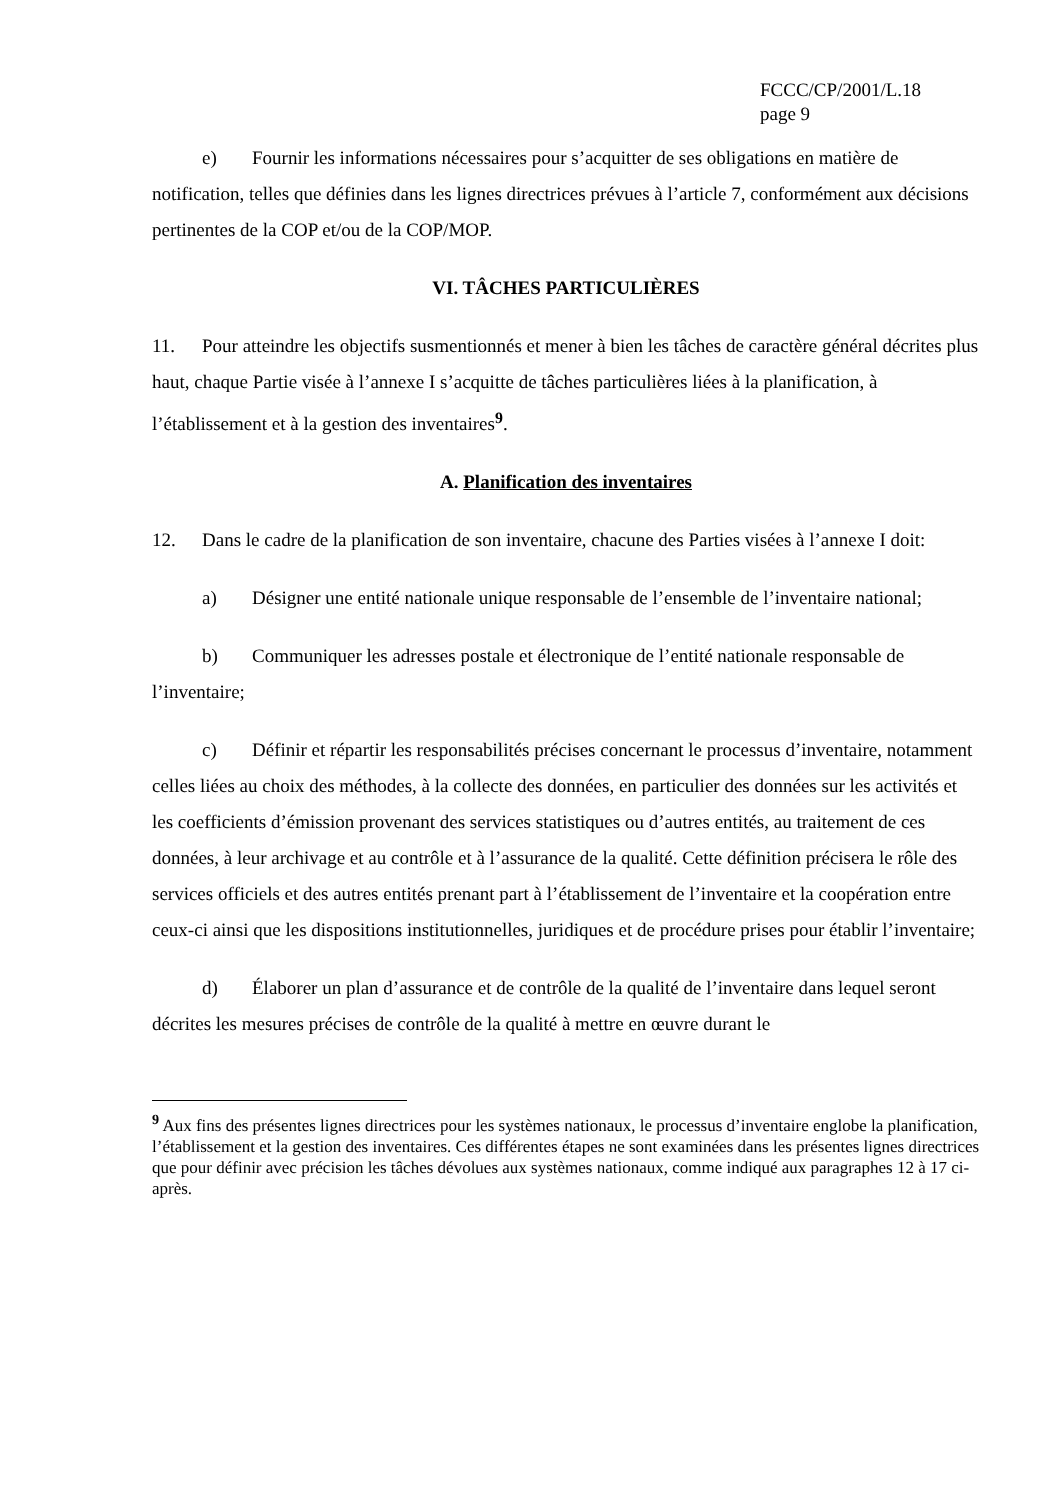FCCC/CP/2001/L.18
page 9
e) Fournir les informations nécessaires pour s’acquitter de ses obligations en matière de notification, telles que définies dans les lignes directrices prévues à l’article 7, conformément aux décisions pertinentes de la COP et/ou de la COP/MOP.
VI. TÂCHES PARTICULIÈRES
11. Pour atteindre les objectifs susmentionnés et mener à bien les tâches de caractère général décrites plus haut, chaque Partie visée à l’annexe I s’acquitte de tâches particulières liées à la planification, à l’établissement et à la gestion des inventaires<sup>9</sup>.
A. Planification des inventaires
12. Dans le cadre de la planification de son inventaire, chacune des Parties visées à l’annexe I doit:
a) Désigner une entité nationale unique responsable de l’ensemble de l’inventaire national;
b) Communiquer les adresses postale et électronique de l’entité nationale responsable de l’inventaire;
c) Définir et répartir les responsabilités précises concernant le processus d’inventaire, notamment celles liées au choix des méthodes, à la collecte des données, en particulier des données sur les activités et les coefficients d’émission provenant des services statistiques ou d’autres entités, au traitement de ces données, à leur archivage et au contrôle et à l’assurance de la qualité. Cette définition précisera le rôle des services officiels et des autres entités prenant part à l’établissement de l’inventaire et la coopération entre ceux-ci ainsi que les dispositions institutionnelles, juridiques et de procédure prises pour établir l’inventaire;
d) Élaborer un plan d’assurance et de contrôle de la qualité de l’inventaire dans lequel seront décrites les mesures précises de contrôle de la qualité à mettre en œuvre durant le
<sup>9</sup> Aux fins des présentes lignes directrices pour les systèmes nationaux, le processus d’inventaire englobe la planification, l’établissement et la gestion des inventaires. Ces différentes étapes ne sont examinées dans les présentes lignes directrices que pour définir avec précision les tâches dévolues aux systèmes nationaux, comme indiqué aux paragraphes 12 à 17 ci-après.